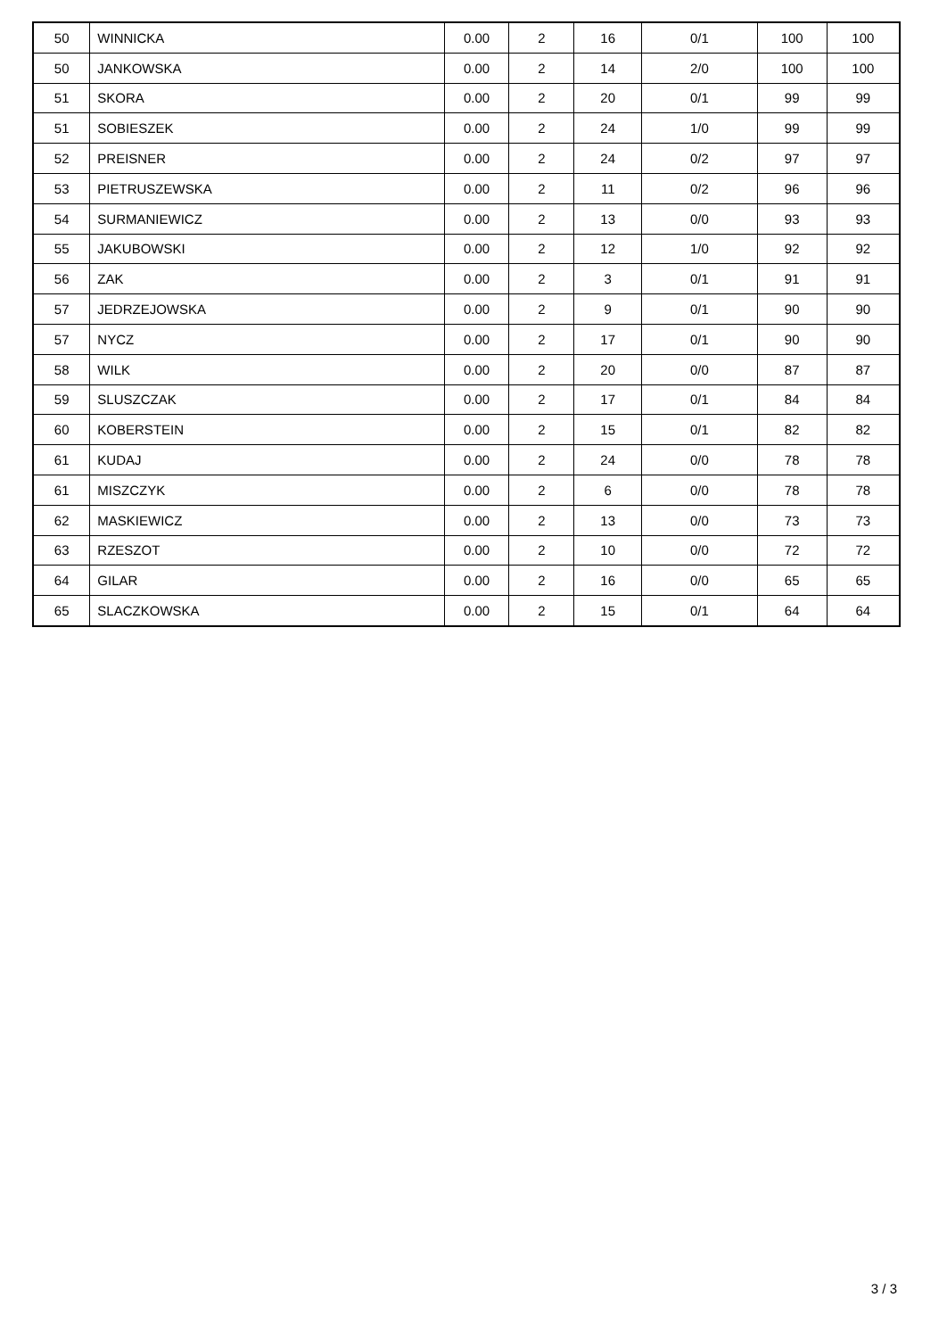| 50 | WINNICKA | 0.00 | 2 | 16 | 0/1 | 100 | 100 |
| 50 | JANKOWSKA | 0.00 | 2 | 14 | 2/0 | 100 | 100 |
| 51 | SKORA | 0.00 | 2 | 20 | 0/1 | 99 | 99 |
| 51 | SOBIESZEK | 0.00 | 2 | 24 | 1/0 | 99 | 99 |
| 52 | PREISNER | 0.00 | 2 | 24 | 0/2 | 97 | 97 |
| 53 | PIETRUSZEWSKA | 0.00 | 2 | 11 | 0/2 | 96 | 96 |
| 54 | SURMANIEWICZ | 0.00 | 2 | 13 | 0/0 | 93 | 93 |
| 55 | JAKUBOWSKI | 0.00 | 2 | 12 | 1/0 | 92 | 92 |
| 56 | ZAK | 0.00 | 2 | 3 | 0/1 | 91 | 91 |
| 57 | JEDRZEJOWSKA | 0.00 | 2 | 9 | 0/1 | 90 | 90 |
| 57 | NYCZ | 0.00 | 2 | 17 | 0/1 | 90 | 90 |
| 58 | WILK | 0.00 | 2 | 20 | 0/0 | 87 | 87 |
| 59 | SLUSZCZAK | 0.00 | 2 | 17 | 0/1 | 84 | 84 |
| 60 | KOBERSTEIN | 0.00 | 2 | 15 | 0/1 | 82 | 82 |
| 61 | KUDAJ | 0.00 | 2 | 24 | 0/0 | 78 | 78 |
| 61 | MISZCZYK | 0.00 | 2 | 6 | 0/0 | 78 | 78 |
| 62 | MASKIEWICZ | 0.00 | 2 | 13 | 0/0 | 73 | 73 |
| 63 | RZESZOT | 0.00 | 2 | 10 | 0/0 | 72 | 72 |
| 64 | GILAR | 0.00 | 2 | 16 | 0/0 | 65 | 65 |
| 65 | SLACZKOWSKA | 0.00 | 2 | 15 | 0/1 | 64 | 64 |
3 / 3